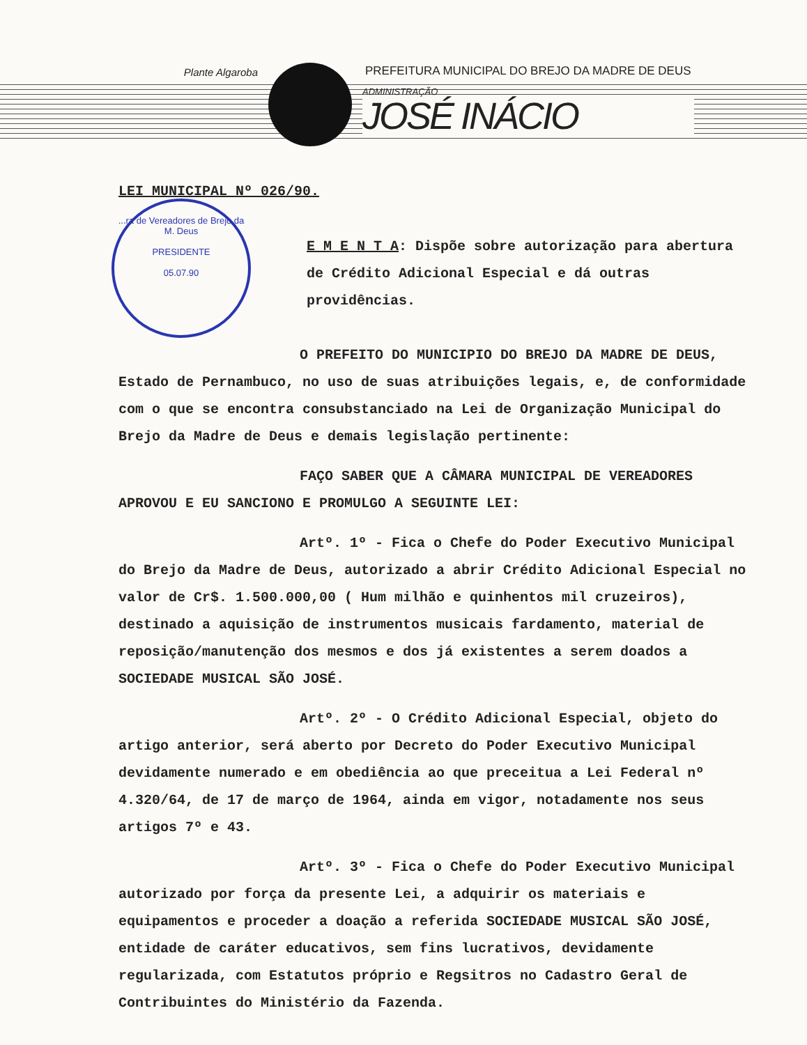Plante Algaroba
PREFEITURA MUNICIPAL DO BREJO DA MADRE DE DEUS
ADMINISTRAÇÃO
JOSÉ INÁCIO
...ra de Vereadores de Brejo da M. Deus
PRESIDENTE
05.07.90
LEI MUNICIPAL Nº 026/90.
E M E N T A: Dispõe sobre autorização para abertura de Crédito Adicional Especial e dá outras providências.
O PREFEITO DO MUNICIPIO DO BREJO DA MADRE DE DEUS, Estado de Pernambuco, no uso de suas atribuições legais, e, de conformidade com o que se encontra consubstanciado na Lei de Organização Municipal do Brejo da Madre de Deus e demais legislação pertinente:
FAÇO SABER QUE A CÂMARA MUNICIPAL DE VEREADORES APROVOU E EU SANCIONO E PROMULGO A SEGUINTE LEI:
Artº. 1º - Fica o Chefe do Poder Executivo Municipal do Brejo da Madre de Deus, autorizado a abrir Crédito Adicional Especial no valor de Cr$. 1.500.000,00 ( Hum milhão e quinhentos mil cruzeiros), destinado a aquisição de instrumentos musicais fardamento, material de reposição/manutenção dos mesmos e dos já existentes a serem doados a SOCIEDADE MUSICAL SÃO JOSÉ.
Artº. 2º - O Crédito Adicional Especial, objeto do artigo anterior, será aberto por Decreto do Poder Executivo Municipal devidamente numerado e em obediência ao que preceitua a Lei Federal nº 4.320/64, de 17 de março de 1964, ainda em vigor, notadamente nos seus artigos 7º e 43.
Artº. 3º - Fica o Chefe do Poder Executivo Municipal autorizado por força da presente Lei, a adquirir os materiais e equipamentos e proceder a doação a referida SOCIEDADE MUSICAL SÃO JOSÉ, entidade de caráter educativos, sem fins lucrativos, devidamente regularizada, com Estatutos próprio e Regsitros no Cadastro Geral de Contribuintes do Ministério da Fazenda.